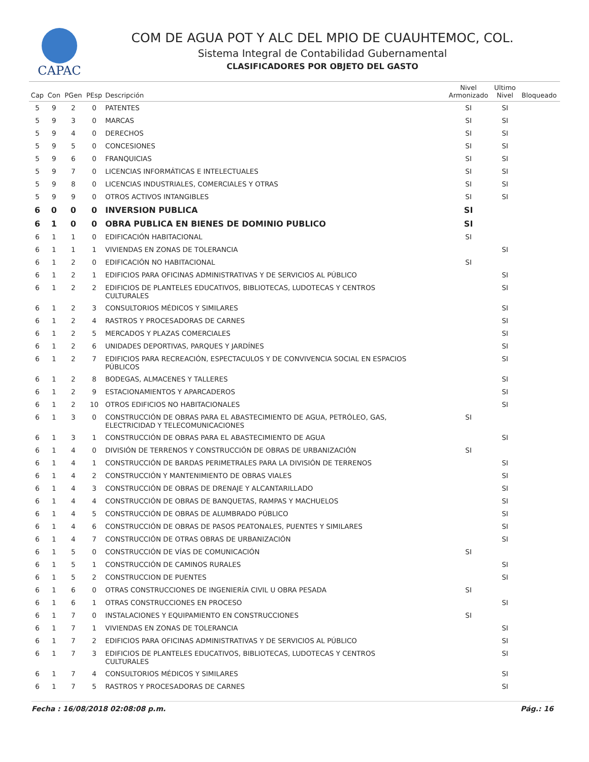CAPAC
COM DE AGUA POT Y ALC DEL MPIO DE CUAUHTEMOC, COL.
Sistema Integral de Contabilidad Gubernamental
CLASIFICADORES POR OBJETO DEL GASTO
| Cap | Con | PGen | PEsp | Descripción | Nivel Armonizado | Ultimo Nivel | Bloqueado |
| --- | --- | --- | --- | --- | --- | --- | --- |
| 5 | 9 | 2 | 0 | PATENTES | SI | SI | |
| 5 | 9 | 3 | 0 | MARCAS | SI | SI | |
| 5 | 9 | 4 | 0 | DERECHOS | SI | SI | |
| 5 | 9 | 5 | 0 | CONCESIONES | SI | SI | |
| 5 | 9 | 6 | 0 | FRANQUICIAS | SI | SI | |
| 5 | 9 | 7 | 0 | LICENCIAS INFORMÁTICAS E INTELECTUALES | SI | SI | |
| 5 | 9 | 8 | 0 | LICENCIAS INDUSTRIALES, COMERCIALES Y OTRAS | SI | SI | |
| 5 | 9 | 9 | 0 | OTROS ACTIVOS INTANGIBLES | SI | SI | |
| 6 | 0 | 0 | 0 | INVERSION PUBLICA | SI | | |
| 6 | 1 | 0 | 0 | OBRA PUBLICA EN BIENES DE DOMINIO PUBLICO | SI | | |
| 6 | 1 | 1 | 0 | EDIFICACIÓN HABITACIONAL | SI | | |
| 6 | 1 | 1 | 1 | VIVIENDAS EN ZONAS DE TOLERANCIA | | SI | |
| 6 | 1 | 2 | 0 | EDIFICACIÓN NO HABITACIONAL | SI | | |
| 6 | 1 | 2 | 1 | EDIFICIOS PARA OFICINAS ADMINISTRATIVAS Y DE SERVICIOS AL PÚBLICO | | SI | |
| 6 | 1 | 2 | 2 | EDIFICIOS DE PLANTELES EDUCATIVOS, BIBLIOTECAS, LUDOTECAS Y CENTROS CULTURALES | | SI | |
| 6 | 1 | 2 | 3 | CONSULTORIOS MÉDICOS Y SIMILARES | | SI | |
| 6 | 1 | 2 | 4 | RASTROS Y PROCESADORAS DE CARNES | | SI | |
| 6 | 1 | 2 | 5 | MERCADOS Y PLAZAS COMERCIALES | | SI | |
| 6 | 1 | 2 | 6 | UNIDADES DEPORTIVAS, PARQUES Y JARDÍNES | | SI | |
| 6 | 1 | 2 | 7 | EDIFICIOS PARA RECREACIÓN, ESPECTACULOS Y DE CONVIVENCIA SOCIAL EN ESPACIOS PÚBLICOS | | SI | |
| 6 | 1 | 2 | 8 | BODEGAS, ALMACENES Y TALLERES | | SI | |
| 6 | 1 | 2 | 9 | ESTACIONAMIENTOS Y APARCADEROS | | SI | |
| 6 | 1 | 2 | 10 | OTROS EDIFICIOS NO HABITACIONALES | | SI | |
| 6 | 1 | 3 | 0 | CONSTRUCCIÓN DE OBRAS PARA EL ABASTECIMIENTO DE AGUA, PETRÓLEO, GAS, ELECTRICIDAD Y TELECOMUNICACIONES | SI | | |
| 6 | 1 | 3 | 1 | CONSTRUCCIÓN DE OBRAS PARA EL ABASTECIMIENTO DE AGUA | | SI | |
| 6 | 1 | 4 | 0 | DIVISIÓN DE TERRENOS Y CONSTRUCCIÓN DE OBRAS DE URBANIZACIÓN | SI | | |
| 6 | 1 | 4 | 1 | CONSTRUCCIÓN DE BARDAS PERIMETRALES PARA LA DIVISIÓN DE TERRENOS | | SI | |
| 6 | 1 | 4 | 2 | CONSTRUCCIÓN Y MANTENIMIENTO DE OBRAS VIALES | | SI | |
| 6 | 1 | 4 | 3 | CONSTRUCCIÓN DE OBRAS DE DRENAJE Y ALCANTARILLADO | | SI | |
| 6 | 1 | 4 | 4 | CONSTRUCCIÓN DE OBRAS DE BANQUETAS, RAMPAS Y MACHUELOS | | SI | |
| 6 | 1 | 4 | 5 | CONSTRUCCIÓN DE OBRAS DE ALUMBRADO PÚBLICO | | SI | |
| 6 | 1 | 4 | 6 | CONSTRUCCIÓN DE OBRAS DE PASOS PEATONALES, PUENTES Y SIMILARES | | SI | |
| 6 | 1 | 4 | 7 | CONSTRUCCIÓN DE OTRAS OBRAS DE URBANIZACIÓN | | SI | |
| 6 | 1 | 5 | 0 | CONSTRUCCIÓN DE VÍAS DE COMUNICACIÓN | SI | | |
| 6 | 1 | 5 | 1 | CONSTRUCCIÓN DE CAMINOS RURALES | | SI | |
| 6 | 1 | 5 | 2 | CONSTRUCCION DE PUENTES | | SI | |
| 6 | 1 | 6 | 0 | OTRAS CONSTRUCCIONES DE INGENIERÍA CIVIL U OBRA PESADA | SI | | |
| 6 | 1 | 6 | 1 | OTRAS CONSTRUCCIONES EN PROCESO | | SI | |
| 6 | 1 | 7 | 0 | INSTALACIONES Y EQUIPAMIENTO EN CONSTRUCCIONES | SI | | |
| 6 | 1 | 7 | 1 | VIVIENDAS EN ZONAS DE TOLERANCIA | | SI | |
| 6 | 1 | 7 | 2 | EDIFICIOS PARA OFICINAS ADMINISTRATIVAS Y DE SERVICIOS AL PÚBLICO | | SI | |
| 6 | 1 | 7 | 3 | EDIFICIOS DE PLANTELES EDUCATIVOS, BIBLIOTECAS, LUDOTECAS Y CENTROS CULTURALES | | SI | |
| 6 | 1 | 7 | 4 | CONSULTORIOS MÉDICOS Y SIMILARES | | SI | |
| 6 | 1 | 7 | 5 | RASTROS Y PROCESADORAS DE CARNES | | SI | |
Fecha : 16/08/2018 02:08:08 p.m. Pág.: 16